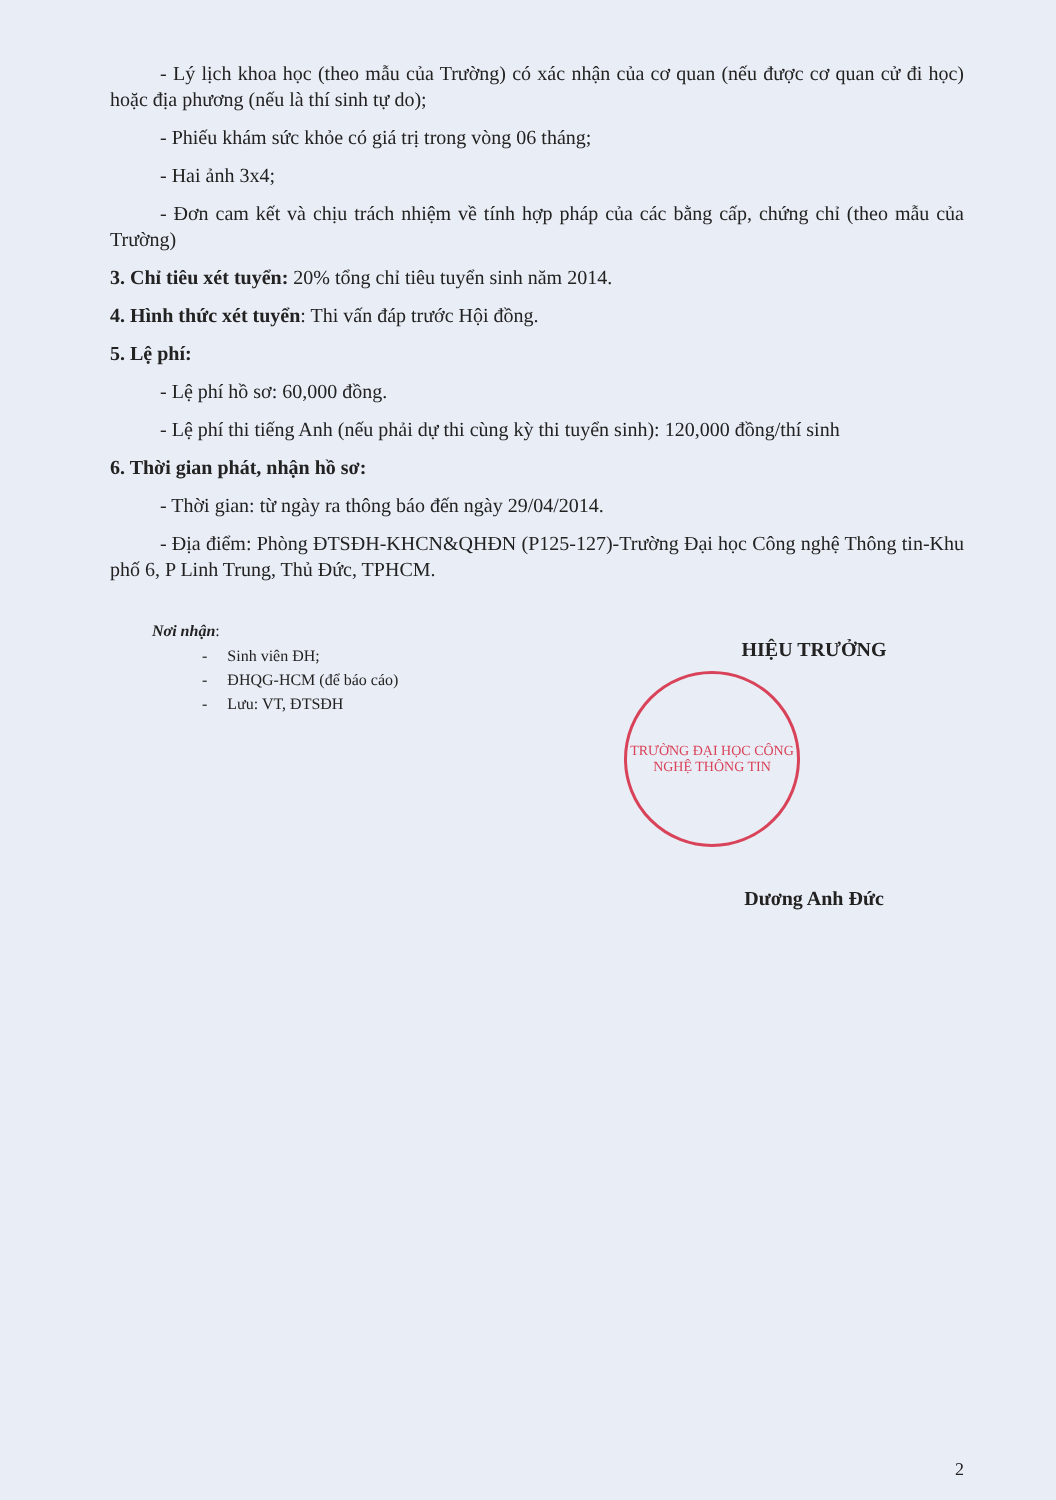- Lý lịch khoa học (theo mẫu của Trường) có xác nhận của cơ quan (nếu được cơ quan cử đi học) hoặc địa phương (nếu là thí sinh tự do);
- Phiếu khám sức khỏe có giá trị trong vòng 06 tháng;
- Hai ảnh 3x4;
- Đơn cam kết và chịu trách nhiệm về tính hợp pháp của các bằng cấp, chứng chỉ (theo mẫu của Trường)
3. Chỉ tiêu xét tuyển: 20% tổng chỉ tiêu tuyển sinh năm 2014.
4. Hình thức xét tuyển: Thi vấn đáp trước Hội đồng.
5. Lệ phí:
- Lệ phí hồ sơ: 60,000 đồng.
- Lệ phí thi tiếng Anh (nếu phải dự thi cùng kỳ thi tuyển sinh): 120,000 đồng/thí sinh
6. Thời gian phát, nhận hồ sơ:
- Thời gian: từ ngày ra thông báo đến ngày 29/04/2014.
- Địa điểm: Phòng ĐTSĐH-KHCN&QHĐN (P125-127)-Trường Đại học Công nghệ Thông tin-Khu phố 6, P Linh Trung, Thủ Đức, TPHCM.
Nơi nhận:
- Sinh viên ĐH;
- ĐHQG-HCM (để báo cáo)
- Lưu: VT, ĐTSĐH
HIỆU TRƯỞNG
TRƯỜNG ĐẠI HỌC CÔNG NGHỆ THÔNG TIN
Dương Anh Đức
2